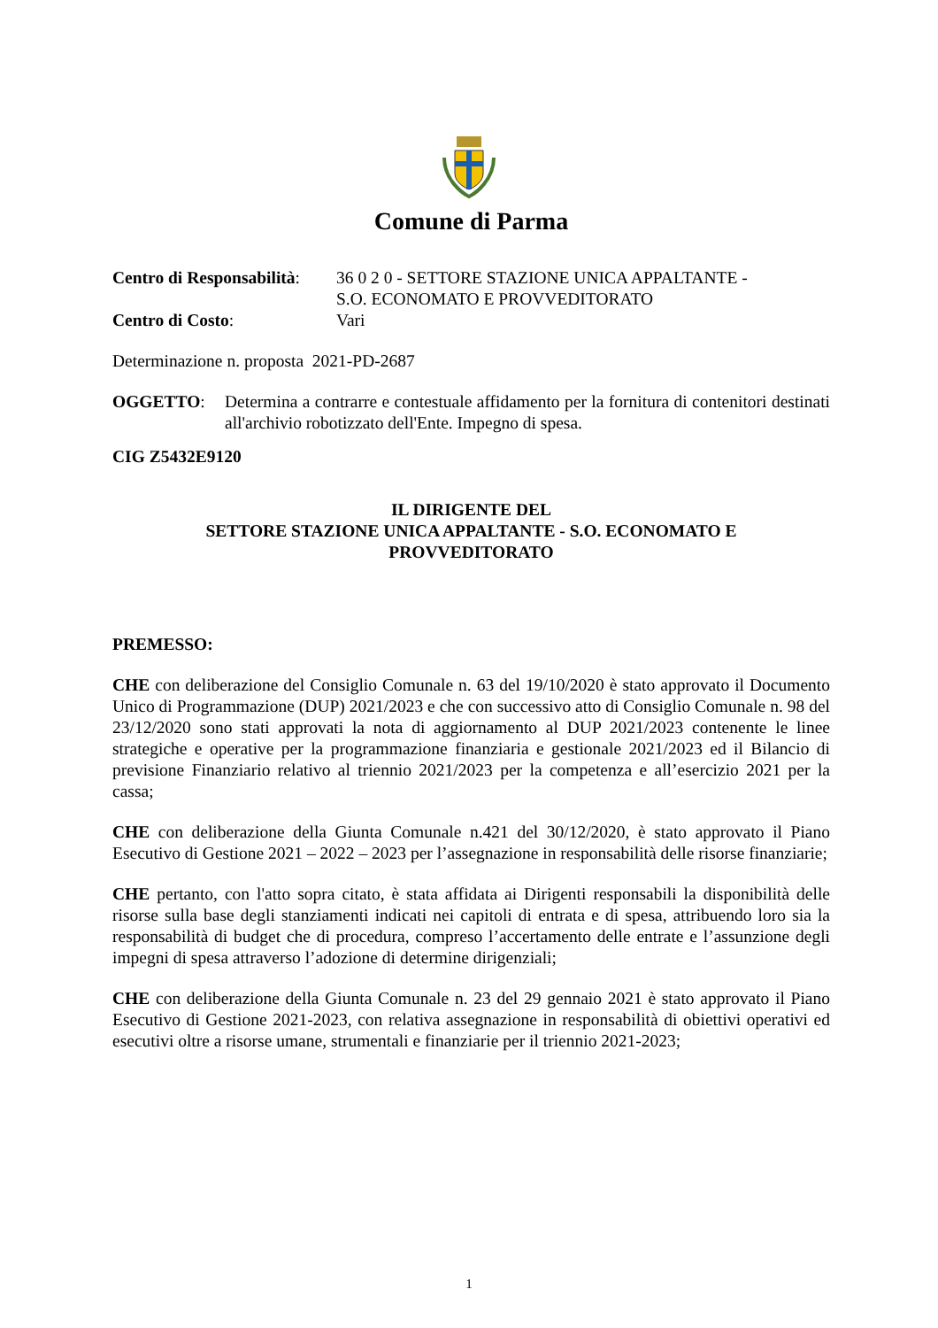Comune di Parma
Centro di Responsabilità:
36 0 2 0 - SETTORE STAZIONE UNICA APPALTANTE -
S.O. ECONOMATO E PROVVEDITORATO
Centro di Costo: Vari
Determinazione n. proposta 2021-PD-2687
OGGETTO: Determina a contrarre e contestuale affidamento per la fornitura di contenitori destinati all'archivio robotizzato dell'Ente. Impegno di spesa.
CIG Z5432E9120
IL DIRIGENTE DEL
SETTORE STAZIONE UNICA APPALTANTE - S.O. ECONOMATO E
PROVVEDITORATO
PREMESSO:
CHE con deliberazione del Consiglio Comunale n. 63 del 19/10/2020 è stato approvato il Documento Unico di Programmazione (DUP) 2021/2023 e che con successivo atto di Consiglio Comunale n. 98 del 23/12/2020 sono stati approvati la nota di aggiornamento al DUP 2021/2023 contenente le linee strategiche e operative per la programmazione finanziaria e gestionale 2021/2023 ed il Bilancio di previsione Finanziario relativo al triennio 2021/2023 per la competenza e all’esercizio 2021 per la cassa;
CHE con deliberazione della Giunta Comunale n.421 del 30/12/2020, è stato approvato il Piano Esecutivo di Gestione 2021 – 2022 – 2023 per l’assegnazione in responsabilità delle risorse finanziarie;
CHE pertanto, con l'atto sopra citato, è stata affidata ai Dirigenti responsabili la disponibilità delle risorse sulla base degli stanziamenti indicati nei capitoli di entrata e di spesa, attribuendo loro sia la responsabilità di budget che di procedura, compreso l’accertamento delle entrate e l’assunzione degli impegni di spesa attraverso l’adozione di determine dirigenziali;
CHE con deliberazione della Giunta Comunale n. 23 del 29 gennaio 2021 è stato approvato il Piano Esecutivo di Gestione 2021-2023, con relativa assegnazione in responsabilità di obiettivi operativi ed esecutivi oltre a risorse umane, strumentali e finanziarie per il triennio 2021-2023;
1